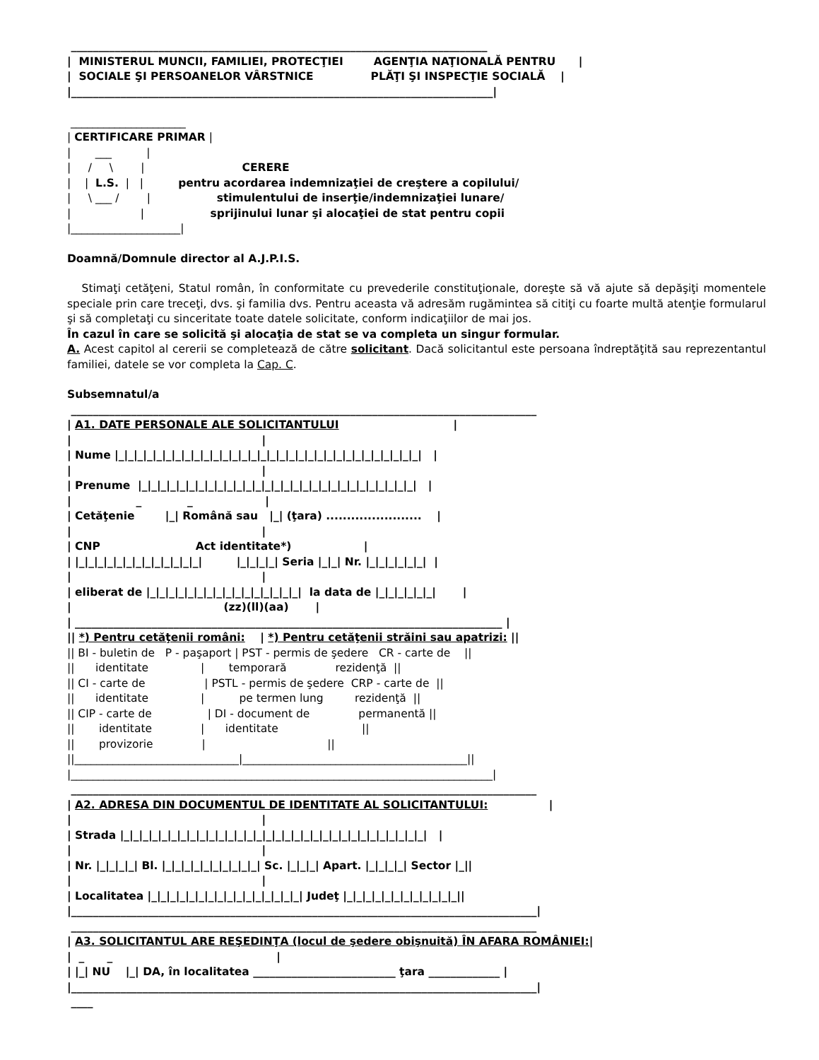____________________________________________________________________________
|  MINISTERUL MUNCII, FAMILIEI, PROTECŢIEI        AGENŢIA NAŢIONALĂ PENTRU      |
|  SOCIALE ŞI PERSOANELOR VÂRSTNICE               PLĂŢI ŞI INSPECŢIE SOCIALĂ    |
|_____________________________________________________________________________|

 _____________________
| CERTIFICARE PRIMAR |
|       ___          |
|     /     \        |                            CERERE
|    |  L.S.  |   |          pentru acordarea indemnizaţiei de creştere a copilului/
|     \ ___ /        |                   stimulentului de inserţie/indemnizaţiei lunare/
|                    |                   sprijinului lunar şi alocaţiei de stat pentru copii
|____________________|
Doamnă/Domnule director al A.J.P.I.S.
Stimaţi cetăţeni, Statul român, în conformitate cu prevederile constituţionale, doreşte să vă ajute să depăşiţi momentele speciale prin care treceţi, dvs. şi familia dvs. Pentru aceasta vă adresăm rugămintea să citiţi cu foarte multă atenţie formularul şi să completaţi cu sinceritate toate datele solicitate, conform indicaţiilor de mai jos.
În cazul în care se solicită şi alocaţia de stat se va completa un singur formular.
A. Acest capitol al cererii se completează de către solicitant. Dacă solicitantul este persoana îndreptăţită sau reprezentantul familiei, datele se vor completa la Cap. C.
Subsemnatul/a
 _____________________________________________________________________________________
| A1. DATE PERSONALE ALE SOLICITANTULUI                              |
|                                                  |
| Nume |_|_|_|_|_|_|_|_|_|_|_|_|_|_|_|_|_|_|_|_|_|_|_|_|_|_|_|_|_|_|_|_|   |
|                                                  |
| Prenume  |_|_|_|_|_|_|_|_|_|_|_|_|_|_|_|_|_|_|_|_|_|_|_|_|_|_|_|_|_|   |
|                 _            _                   |
| Cetăţenie        |_| Română sau   |_| (ţara) .......................    |
|                                                  |
| CNP                         Act identitate*)                   |
| |_|_|_|_|_|_|_|_|_|_|_|_|_|         |_|_|_|_| Seria |_|_| Nr. |_|_|_|_|_|_|  |
|                                                  |
| eliberat de |_|_|_|_|_|_|_|_|_|_|_|_|_|_|_|_|  la data de |_|_|_|_|_|_|       |
|                                        (zz)(ll)(aa)       |
| ______________________________________________________________________________ |
|| *) Pentru cetăţenii români:    | *) Pentru cetăţenii străini sau apatrizi: ||
|| BI - buletin de   P - paşaport | PST - permis de şedere   CR - carte de    ||
||      identitate               |       temporară              rezidenţă  ||
|| CI - carte de                 | PSTL - permis de şedere  CRP - carte de  ||
||      identitate               |          pe termen lung         rezidenţă  ||
|| CIP - carte de                | DI - document de              permanentă ||
||       identitate              |      identitate                        ||
||       provizorie              |                                   ||
||______________________________|_________________________________________||
|_____________________________________________________________________________|
 _____________________________________________________________________________________
| A2. ADRESA DIN DOCUMENTUL DE IDENTITATE AL SOLICITANTULUI:                |
|                                                  |
| Strada |_|_|_|_|_|_|_|_|_|_|_|_|_|_|_|_|_|_|_|_|_|_|_|_|_|_|_|_|_|_|_|_|   |
|                                                  |
| Nr. |_|_|_|_| Bl. |_|_|_|_|_|_|_|_|_|_| Sc. |_|_|_| Apart. |_|_|_|_| Sector |_||
|                                                  |
| Localitatea |_|_|_|_|_|_|_|_|_|_|_|_|_|_|_|_| Judeţ |_|_|_|_|_|_|_|_|_|_|_|_||
|_____________________________________________________________________________________|
 _____________________________________________________________________________________
| A3. SOLICITANTUL ARE REŞEDINŢA (locul de şedere obişnuită) ÎN AFARA ROMÂNIEI:|
|  _      _                                           |
| |_| NU    |_| DA, în localitatea __________________________ ţara _____________ |
|_____________________________________________________________________________________|
 ____